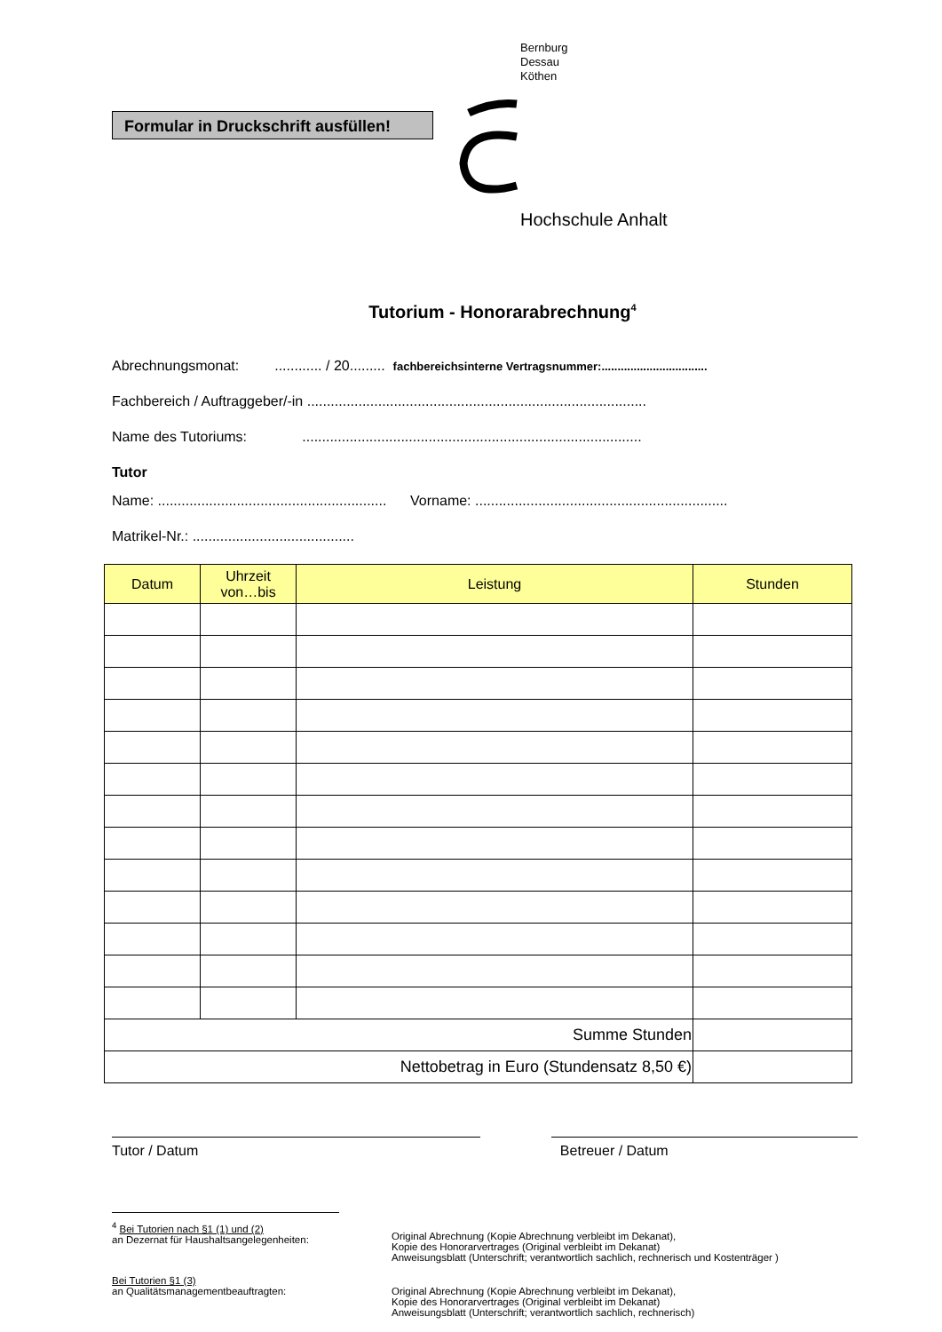Formular in Druckschrift ausfüllen!
Bernburg
Dessau
Köthen
Hochschule Anhalt
Tutorium - Honorarabrechnung<sup>4</sup>
Abrechnungsmonat: ............ / 20......... fachbereichsinterne Vertragsnummer:.................................
Fachbereich / Auftraggeber/-in ......................................................................................
Name des Tutoriums: ......................................................................................
Tutor
Name: .......................................................... Vorname: ................................................................
Matrikel-Nr.: .........................................
| Datum | Uhrzeit von…bis | Leistung | Stunden |
| --- | --- | --- | --- |
| Summe Stunden | | | |
| Nettobetrag in Euro (Stundensatz 8,50 €) | | | |
Tutor / Datum Betreuer / Datum
| <sup>4</sup> Bei Tutorien nach §1 (1) und (2) an Dezernat für Haushaltsangelegenheiten: | Original Abrechnung (Kopie Abrechnung verbleibt im Dekanat), Kopie des Honorarvertrages (Original verbleibt im Dekanat) Anweisungsblatt (Unterschrift; verantwortlich sachlich, rechnerisch und Kostenträger ) |
| Bei Tutorien §1 (3) an Qualitätsmanagementbeauftragten: | Original Abrechnung (Kopie Abrechnung verbleibt im Dekanat), Kopie des Honorarvertrages (Original verbleibt im Dekanat) Anweisungsblatt (Unterschrift; verantwortlich sachlich, rechnerisch) |